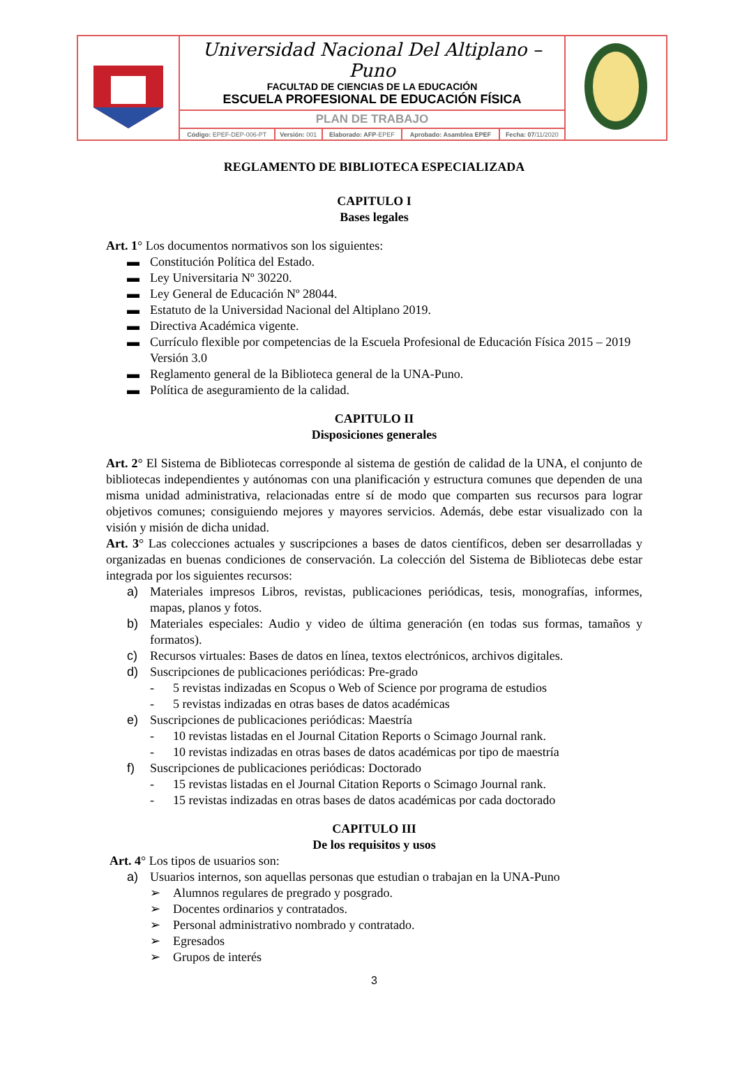| | Universidad Nacional Del Altiplano – Puno FACULTAD DE CIENCIAS DE LA EDUCACIÓN ESCUELA PROFESIONAL DE EDUCACIÓN FÍSICA | | | | | |
| | PLAN DE TRABAJO | | | | | |
| | Código: EPEF-DEP-006-PT | Versión: 001 | Elaborado: AFP -EPEF | Aprobado: Asamblea EPEF | Fecha: 07 /11/2020 | |
REGLAMENTO DE BIBLIOTECA ESPECIALIZADA
CAPITULO I
Bases legales
Art. 1° Los documentos normativos son los siguientes:
▬ Constitución Política del Estado.
▬ Ley Universitaria Nº 30220.
▬ Ley General de Educación Nº 28044.
▬ Estatuto de la Universidad Nacional del Altiplano 2019.
▬ Directiva Académica vigente.
▬ Currículo flexible por competencias de la Escuela Profesional de Educación Física 2015 – 2019 Versión 3.0
▬ Reglamento general de la Biblioteca general de la UNA-Puno.
▬ Política de aseguramiento de la calidad.
CAPITULO II
Disposiciones generales
Art. 2° El Sistema de Bibliotecas corresponde al sistema de gestión de calidad de la UNA, el conjunto de bibliotecas independientes y autónomas con una planificación y estructura comunes que dependen de una misma unidad administrativa, relacionadas entre sí de modo que comparten sus recursos para lograr objetivos comunes; consiguiendo mejores y mayores servicios. Además, debe estar visualizado con la visión y misión de dicha unidad.
Art. 3° Las colecciones actuales y suscripciones a bases de datos científicos, deben ser desarrolladas y organizadas en buenas condiciones de conservación. La colección del Sistema de Bibliotecas debe estar integrada por los siguientes recursos:
a) Materiales impresos Libros, revistas, publicaciones periódicas, tesis, monografías, informes, mapas, planos y fotos.
b) Materiales especiales: Audio y video de última generación (en todas sus formas, tamaños y formatos).
c) Recursos virtuales: Bases de datos en línea, textos electrónicos, archivos digitales.
d) Suscripciones de publicaciones periódicas: Pre-grado
- 5 revistas indizadas en Scopus o Web of Science por programa de estudios
- 5 revistas indizadas en otras bases de datos académicas
e) Suscripciones de publicaciones periódicas: Maestría
- 10 revistas listadas en el Journal Citation Reports o Scimago Journal rank.
- 10 revistas indizadas en otras bases de datos académicas por tipo de maestría
f) Suscripciones de publicaciones periódicas: Doctorado
- 15 revistas listadas en el Journal Citation Reports o Scimago Journal rank.
- 15 revistas indizadas en otras bases de datos académicas por cada doctorado
CAPITULO III
De los requisitos y usos
Art. 4° Los tipos de usuarios son:
a) Usuarios internos, son aquellas personas que estudian o trabajan en la UNA-Puno
➢ Alumnos regulares de pregrado y posgrado.
➢ Docentes ordinarios y contratados.
➢ Personal administrativo nombrado y contratado.
➢ Egresados
➢ Grupos de interés
3